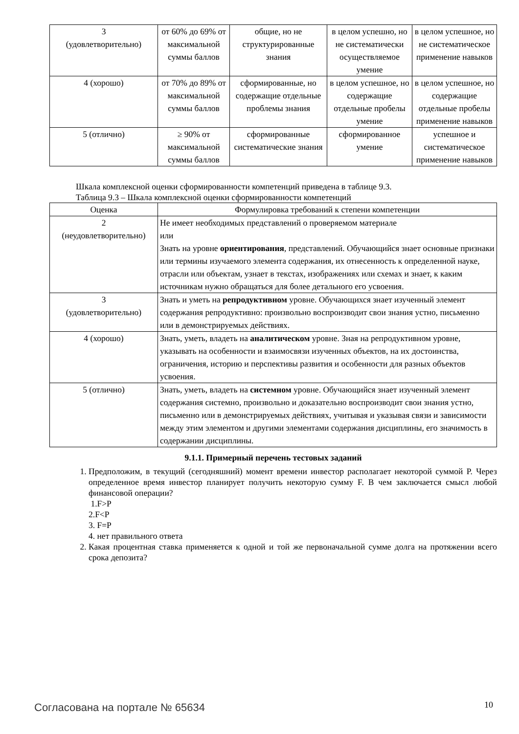| 3 (удовлетворительно) | от 60% до 69% от максимальной суммы баллов | общие, но не структурированные знания | в целом успешно, но не систематически осуществляемое умение | в целом успешное, но не систематическое применение навыков |
| 4 (хорошо) | от 70% до 89% от максимальной суммы баллов | сформированные, но содержащие отдельные проблемы знания | в целом успешное, но содержащие отдельные пробелы умение | в целом успешное, но содержащие отдельные пробелы применение навыков |
| 5 (отлично) | ≥ 90% от максимальной суммы баллов | сформированные систематические знания | сформированное умение | успешное и систематическое применение навыков |
Шкала комплексной оценки сформированности компетенций приведена в таблице 9.3.
Таблица 9.3 – Шкала комплексной оценки сформированности компетенций
| Оценка | Формулировка требований к степени компетенции |
| --- | --- |
| 2 (неудовлетворительно) | Не имеет необходимых представлений о проверяемом материале или Знать на уровне ориентирования , представлений. Обучающийся знает основные признаки или термины изучаемого элемента содержания, их отнесенность к определенной науке, отрасли или объектам, узнает в текстах, изображениях или схемах и знает, к каким источникам нужно обращаться для более детального его усвоения. |
| 3 (удовлетворительно) | Знать и уметь на репродуктивном уровне. Обучающихся знает изученный элемент содержания репродуктивно: произвольно воспроизводит свои знания устно, письменно или в демонстрируемых действиях. |
| 4 (хорошо) | Знать, уметь, владеть на аналитическом уровне. Зная на репродуктивном уровне, указывать на особенности и взаимосвязи изученных объектов, на их достоинства, ограничения, историю и перспективы развития и особенности для разных объектов усвоения. |
| 5 (отлично) | Знать, уметь, владеть на системном уровне. Обучающийся знает изученный элемент содержания системно, произвольно и доказательно воспроизводит свои знания устно, письменно или в демонстрируемых действиях, учитывая и указывая связи и зависимости между этим элементом и другими элементами содержания дисциплины, его значимость в содержании дисциплины. |
9.1.1. Примерный перечень тестовых заданий
1. Предположим, в текущий (сегодняшний) момент времени инвестор располагает некоторой суммой P. Через определенное время инвестор планирует получить некоторую сумму F. В чем заключается смысл любой финансовой операции?
1.F>P
2.F<P
3. F=P
4. нет правильного ответа
2. Какая процентная ставка применяется к одной и той же первоначальной сумме долга на протяжении всего срока депозита?
Согласована на портале № 65634 10